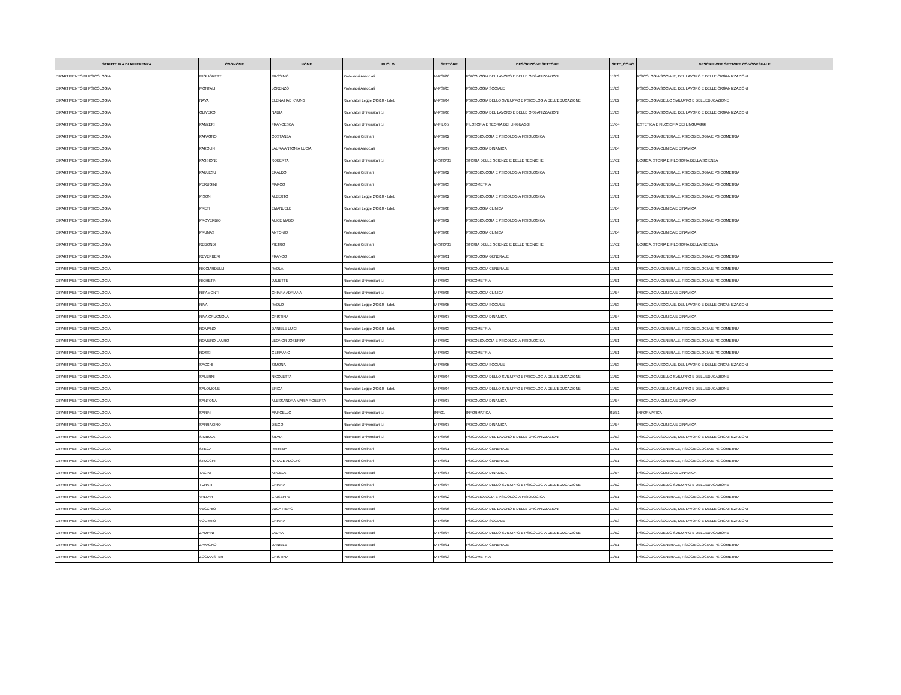| STRUTTURA DI AFFERENZA | COGNOME | NOME | RUOLO | SETTORE | DESCRIZIONE SETTORE | SETT_CONC | DESCRIZIONE SETTORE CONCORSUALE |
| --- | --- | --- | --- | --- | --- | --- | --- |
| DIPARTIMENTO DI PSICOLOGIA | MIGLIORETTI | MASSIMO | Professori Associati | M-PSI/06 | PSICOLOGIA DEL LAVORO E DELLE ORGANIZZAZIONI | 11/E3 | PSICOLOGIA SOCIALE, DEL LAVORO E DELLE ORGANIZZAZIONI |
| DIPARTIMENTO DI PSICOLOGIA | MONTALI | LORENZO | Professori Associati | M-PSI/05 | PSICOLOGIA SOCIALE | 11/E3 | PSICOLOGIA SOCIALE, DEL LAVORO E DELLE ORGANIZZAZIONI |
| DIPARTIMENTO DI PSICOLOGIA | NAVA | ELENA HAE KYUNG | Ricercatori Legge 240/10 - t.det. | M-PSI/04 | PSICOLOGIA DELLO SVILUPPO E PSICOLOGIA DELL'EDUCAZIONE | 11/E2 | PSICOLOGIA DELLO SVILUPPO E DELL'EDUCAZIONE |
| DIPARTIMENTO DI PSICOLOGIA | OLIVERO | NADIA | Ricercatori Universitari t.i. | M-PSI/06 | PSICOLOGIA DEL LAVORO E DELLE ORGANIZZAZIONI | 11/E3 | PSICOLOGIA SOCIALE, DEL LAVORO E DELLE ORGANIZZAZIONI |
| DIPARTIMENTO DI PSICOLOGIA | PANZERI | FRANCESCA | Ricercatori Universitari t.i. | M-FIL/05 | FILOSOFIA E TEORIA DEI LINGUAGGI | 11/C4 | ESTETICA E FILOSOFIA DEI LINGUAGGI |
| DIPARTIMENTO DI PSICOLOGIA | PAPAGNO | COSTANZA | Professori Ordinari | M-PSI/02 | PSICOBIOLOGIA E PSICOLOGIA FISIOLOGICA | 11/E1 | PSICOLOGIA GENERALE, PSICOBIOLOGIA E PSICOMETRIA |
| DIPARTIMENTO DI PSICOLOGIA | PAROLIN | LAURA ANTONIA LUCIA | Professori Associati | M-PSI/07 | PSICOLOGIA DINAMICA | 11/E4 | PSICOLOGIA CLINICA E DINAMICA |
| DIPARTIMENTO DI PSICOLOGIA | PASSIONE | ROBERTA | Ricercatori Universitari t.i. | M-STO/05 | STORIA DELLE SCIENZE E DELLE TECNICHE | 11/C2 | LOGICA, STORIA E FILOSOFIA DELLA SCIENZA |
| DIPARTIMENTO DI PSICOLOGIA | PAULESU | ERALDO | Professori Ordinari | M-PSI/02 | PSICOBIOLOGIA E PSICOLOGIA FISIOLOGICA | 11/E1 | PSICOLOGIA GENERALE, PSICOBIOLOGIA E PSICOMETRIA |
| DIPARTIMENTO DI PSICOLOGIA | PERUGINI | MARCO | Professori Ordinari | M-PSI/03 | PSICOMETRIA | 11/E1 | PSICOLOGIA GENERALE, PSICOBIOLOGIA E PSICOMETRIA |
| DIPARTIMENTO DI PSICOLOGIA | PISONI | ALBERTO | Ricercatori Legge 240/10 - t.det. | M-PSI/02 | PSICOBIOLOGIA E PSICOLOGIA FISIOLOGICA | 11/E1 | PSICOLOGIA GENERALE, PSICOBIOLOGIA E PSICOMETRIA |
| DIPARTIMENTO DI PSICOLOGIA | PRETI | EMANUELE | Ricercatori Legge 240/10 - t.det. | M-PSI/08 | PSICOLOGIA CLINICA | 11/E4 | PSICOLOGIA CLINICA E DINAMICA |
| DIPARTIMENTO DI PSICOLOGIA | PROVERBIO | ALICE MADO | Professori Associati | M-PSI/02 | PSICOBIOLOGIA E PSICOLOGIA FISIOLOGICA | 11/E1 | PSICOLOGIA GENERALE, PSICOBIOLOGIA E PSICOMETRIA |
| DIPARTIMENTO DI PSICOLOGIA | PRUNAS | ANTONIO | Professori Associati | M-PSI/08 | PSICOLOGIA CLINICA | 11/E4 | PSICOLOGIA CLINICA E DINAMICA |
| DIPARTIMENTO DI PSICOLOGIA | REDONDI | PIETRO | Professori Ordinari | M-STO/05 | STORIA DELLE SCIENZE E DELLE TECNICHE | 11/C2 | LOGICA, STORIA E FILOSOFIA DELLA SCIENZA |
| DIPARTIMENTO DI PSICOLOGIA | REVERBERI | FRANCO | Professori Associati | M-PSI/01 | PSICOLOGIA GENERALE | 11/E1 | PSICOLOGIA GENERALE, PSICOBIOLOGIA E PSICOMETRIA |
| DIPARTIMENTO DI PSICOLOGIA | RICCIARDELLI | PAOLA | Professori Associati | M-PSI/01 | PSICOLOGIA GENERALE | 11/E1 | PSICOLOGIA GENERALE, PSICOBIOLOGIA E PSICOMETRIA |
| DIPARTIMENTO DI PSICOLOGIA | RICHETIN | JULIETTE | Ricercatori Universitari t.i. | M-PSI/03 | PSICOMETRIA | 11/E1 | PSICOLOGIA GENERALE, PSICOBIOLOGIA E PSICOMETRIA |
| DIPARTIMENTO DI PSICOLOGIA | RIPAMONTI | CHIARA ADRIANA | Ricercatori Universitari t.i. | M-PSI/08 | PSICOLOGIA CLINICA | 11/E4 | PSICOLOGIA CLINICA E DINAMICA |
| DIPARTIMENTO DI PSICOLOGIA | RIVA | PAOLO | Ricercatori Legge 240/10 - t.det. | M-PSI/05 | PSICOLOGIA SOCIALE | 11/E3 | PSICOLOGIA SOCIALE, DEL LAVORO E DELLE ORGANIZZAZIONI |
| DIPARTIMENTO DI PSICOLOGIA | RIVA CRUGNOLA | CRISTINA | Professori Associati | M-PSI/07 | PSICOLOGIA DINAMICA | 11/E4 | PSICOLOGIA CLINICA E DINAMICA |
| DIPARTIMENTO DI PSICOLOGIA | ROMANO | DANIELE LUIGI | Ricercatori Legge 240/10 - t.det. | M-PSI/03 | PSICOMETRIA | 11/E1 | PSICOLOGIA GENERALE, PSICOBIOLOGIA E PSICOMETRIA |
| DIPARTIMENTO DI PSICOLOGIA | ROMERO LAURO | LEONOR JOSEFINA | Ricercatori Universitari t.i. | M-PSI/02 | PSICOBIOLOGIA E PSICOLOGIA FISIOLOGICA | 11/E1 | PSICOLOGIA GENERALE, PSICOBIOLOGIA E PSICOMETRIA |
| DIPARTIMENTO DI PSICOLOGIA | ROSSI | GERMANO | Professori Associati | M-PSI/03 | PSICOMETRIA | 11/E1 | PSICOLOGIA GENERALE, PSICOBIOLOGIA E PSICOMETRIA |
| DIPARTIMENTO DI PSICOLOGIA | SACCHI | SIMONA | Professori Associati | M-PSI/05 | PSICOLOGIA SOCIALE | 11/E3 | PSICOLOGIA SOCIALE, DEL LAVORO E DELLE ORGANIZZAZIONI |
| DIPARTIMENTO DI PSICOLOGIA | SALERNI | NICOLETTA | Professori Associati | M-PSI/04 | PSICOLOGIA DELLO SVILUPPO E PSICOLOGIA DELL'EDUCAZIONE | 11/E2 | PSICOLOGIA DELLO SVILUPPO E DELL'EDUCAZIONE |
| DIPARTIMENTO DI PSICOLOGIA | SALOMONE | ERICA | Ricercatori Legge 240/10 - t.det. | M-PSI/04 | PSICOLOGIA DELLO SVILUPPO E PSICOLOGIA DELL'EDUCAZIONE | 11/E2 | PSICOLOGIA DELLO SVILUPPO E DELL'EDUCAZIONE |
| DIPARTIMENTO DI PSICOLOGIA | SANTONA | ALESSANDRA MARIA ROBERTA | Professori Associati | M-PSI/07 | PSICOLOGIA DINAMICA | 11/E4 | PSICOLOGIA CLINICA E DINAMICA |
| DIPARTIMENTO DI PSICOLOGIA | SARINI | MARCELLO | Ricercatori Universitari t.i. | INF/01 | INFORMATICA | 01/B1 | INFORMATICA |
| DIPARTIMENTO DI PSICOLOGIA | SARRACINO | DIEGO | Ricercatori Universitari t.i. | M-PSI/07 | PSICOLOGIA DINAMICA | 11/E4 | PSICOLOGIA CLINICA E DINAMICA |
| DIPARTIMENTO DI PSICOLOGIA | SIMBULA | SILVIA | Ricercatori Universitari t.i. | M-PSI/06 | PSICOLOGIA DEL LAVORO E DELLE ORGANIZZAZIONI | 11/E3 | PSICOLOGIA SOCIALE, DEL LAVORO E DELLE ORGANIZZAZIONI |
| DIPARTIMENTO DI PSICOLOGIA | STECA | PATRIZIA | Professori Ordinari | M-PSI/01 | PSICOLOGIA GENERALE | 11/E1 | PSICOLOGIA GENERALE, PSICOBIOLOGIA E PSICOMETRIA |
| DIPARTIMENTO DI PSICOLOGIA | STUCCHI | NATALE ADOLFO | Professori Ordinari | M-PSI/01 | PSICOLOGIA GENERALE | 11/E1 | PSICOLOGIA GENERALE, PSICOBIOLOGIA E PSICOMETRIA |
| DIPARTIMENTO DI PSICOLOGIA | TAGINI | ANGELA | Professori Associati | M-PSI/07 | PSICOLOGIA DINAMICA | 11/E4 | PSICOLOGIA CLINICA E DINAMICA |
| DIPARTIMENTO DI PSICOLOGIA | TURATI | CHIARA | Professori Ordinari | M-PSI/04 | PSICOLOGIA DELLO SVILUPPO E PSICOLOGIA DELL'EDUCAZIONE | 11/E2 | PSICOLOGIA DELLO SVILUPPO E DELL'EDUCAZIONE |
| DIPARTIMENTO DI PSICOLOGIA | VALLAR | GIUSEPPE | Professori Ordinari | M-PSI/02 | PSICOBIOLOGIA E PSICOLOGIA FISIOLOGICA | 11/E1 | PSICOLOGIA GENERALE, PSICOBIOLOGIA E PSICOMETRIA |
| DIPARTIMENTO DI PSICOLOGIA | VECCHIO | LUCA PIERO | Professori Associati | M-PSI/06 | PSICOLOGIA DEL LAVORO E DELLE ORGANIZZAZIONI | 11/E3 | PSICOLOGIA SOCIALE, DEL LAVORO E DELLE ORGANIZZAZIONI |
| DIPARTIMENTO DI PSICOLOGIA | VOLPATO | CHIARA | Professori Ordinari | M-PSI/05 | PSICOLOGIA SOCIALE | 11/E3 | PSICOLOGIA SOCIALE, DEL LAVORO E DELLE ORGANIZZAZIONI |
| DIPARTIMENTO DI PSICOLOGIA | ZAMPINI | LAURA | Professori Associati | M-PSI/04 | PSICOLOGIA DELLO SVILUPPO E PSICOLOGIA DELL'EDUCAZIONE | 11/E2 | PSICOLOGIA DELLO SVILUPPO E DELL'EDUCAZIONE |
| DIPARTIMENTO DI PSICOLOGIA | ZAVAGNO | DANIELE | Professori Associati | M-PSI/01 | PSICOLOGIA GENERALE | 11/E1 | PSICOLOGIA GENERALE, PSICOBIOLOGIA E PSICOMETRIA |
| DIPARTIMENTO DI PSICOLOGIA | ZOGMAISTER | CRISTINA | Professori Associati | M-PSI/03 | PSICOMETRIA | 11/E1 | PSICOLOGIA GENERALE, PSICOBIOLOGIA E PSICOMETRIA |